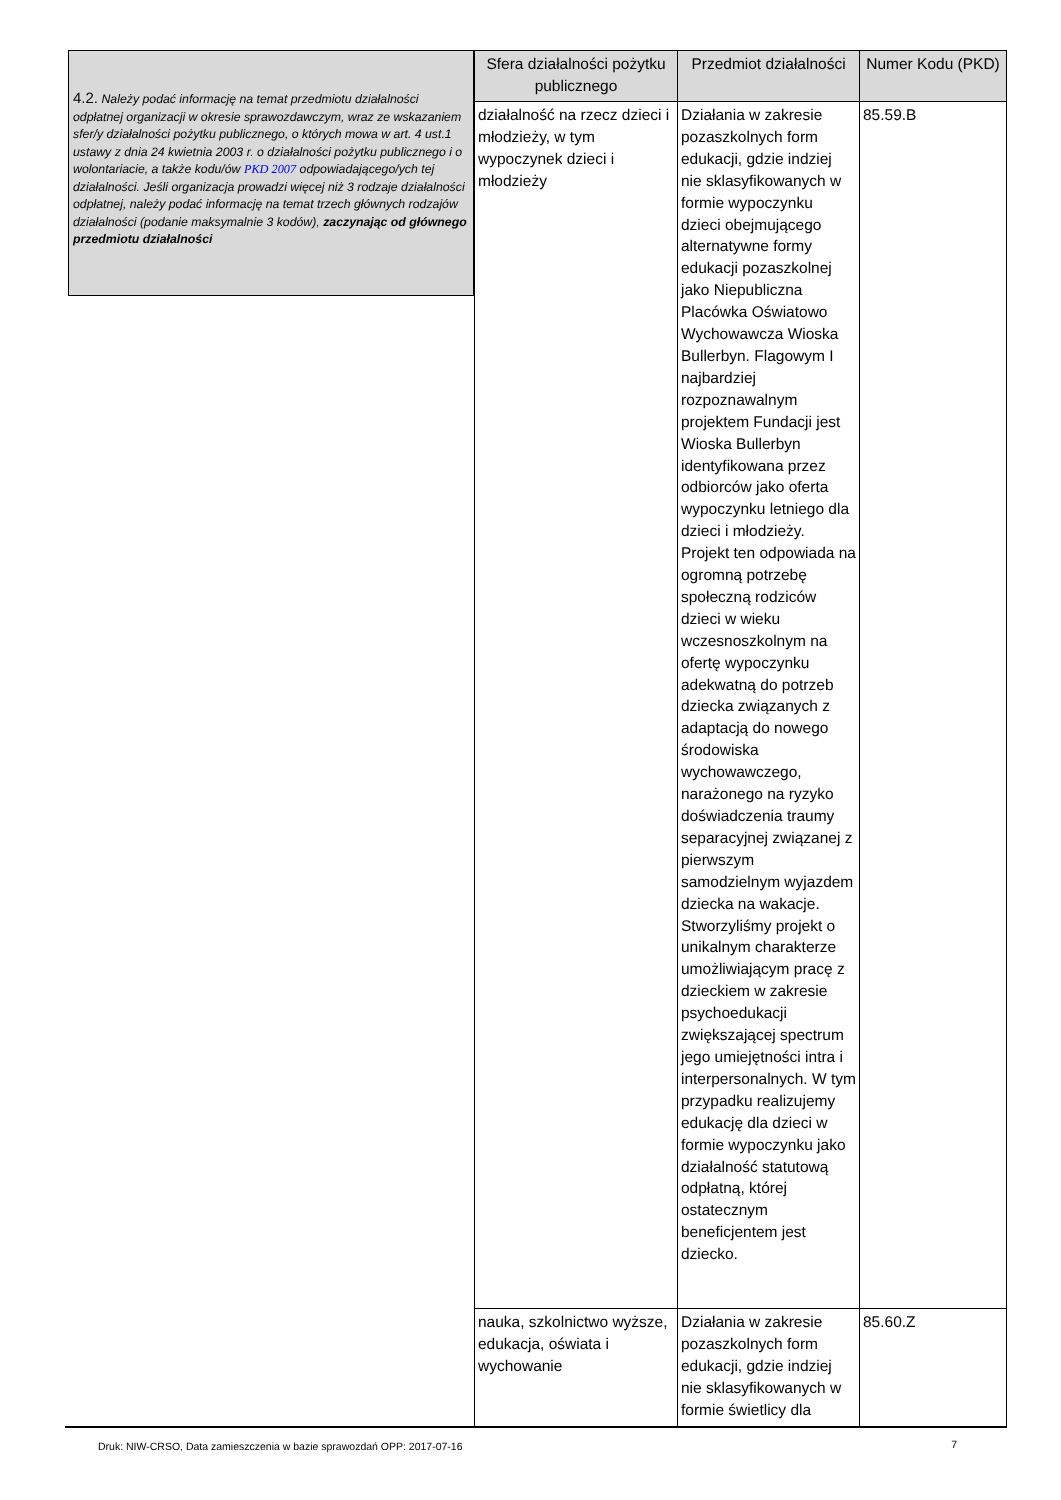4.2. Należy podać informację na temat przedmiotu działalności odpłatnej organizacji w okresie sprawozdawczym, wraz ze wskazaniem sfer/y działalności pożytku publicznego, o których mowa w art. 4 ust.1 ustawy z dnia 24 kwietnia 2003 r. o działalności pożytku publicznego i o wolontariacie, a także kodu/ów PKD 2007 odpowiadającego/ych tej działalności. Jeśli organizacja prowadzi więcej niż 3 rodzaje działalności odpłatnej, należy podać informację na temat trzech głównych rodzajów działalności (podanie maksymalnie 3 kodów), zaczynając od głównego przedmiotu działalności
| Sfera działalności pożytku publicznego | Przedmiot działalności | Numer Kodu (PKD) |
| --- | --- | --- |
| działalność na rzecz dzieci i młodzieży, w tym wypoczynek dzieci i młodzieży | Działania w zakresie pozaszkolnych form edukacji, gdzie indziej nie sklasyfikowanych w formie wypoczynku dzieci obejmującego alternatywne formy edukacji pozaszkolnej jako Niepubliczna Placówka Oświatowo Wychowawcza Wioska Bullerbyn. Flagowym I najbardziej rozpoznawalnym projektem Fundacji jest Wioska Bullerbyn identyfikowana przez odbiorców jako oferta wypoczynku letniego dla dzieci i młodzieży. Projekt ten odpowiada na ogromną potrzebę społeczną rodziców dzieci w wieku wczesnoszkolnym na ofertę wypoczynku adekwatną do potrzeb dziecka związanych z adaptacją do nowego środowiska wychowawczego, narażonego na ryzyko doświadczenia traumy separacyjnej związanej z pierwszym samodzielnym wyjazdem dziecka na wakacje. Stworzyliśmy projekt o unikalnym charakterze umożliwiającym pracę z dzieckiem w zakresie psychoedukacji zwiększającej spectrum jego umiejętności intra i interpersonalnych. W tym przypadku realizujemy edukację dla dzieci w formie wypoczynku jako działalność statutową odpłatną, której ostatecznym beneficjentem jest dziecko. | 85.59.B |
| nauka, szkolnictwo wyższe, edukacja, oświata i wychowanie | Działania w zakresie pozaszkolnych form edukacji, gdzie indziej nie sklasyfikowanych w formie świetlicy dla | 85.60.Z |
Druk: NIW-CRSO, Data zamieszczenia w bazie sprawozdań OPP: 2017-07-16 7